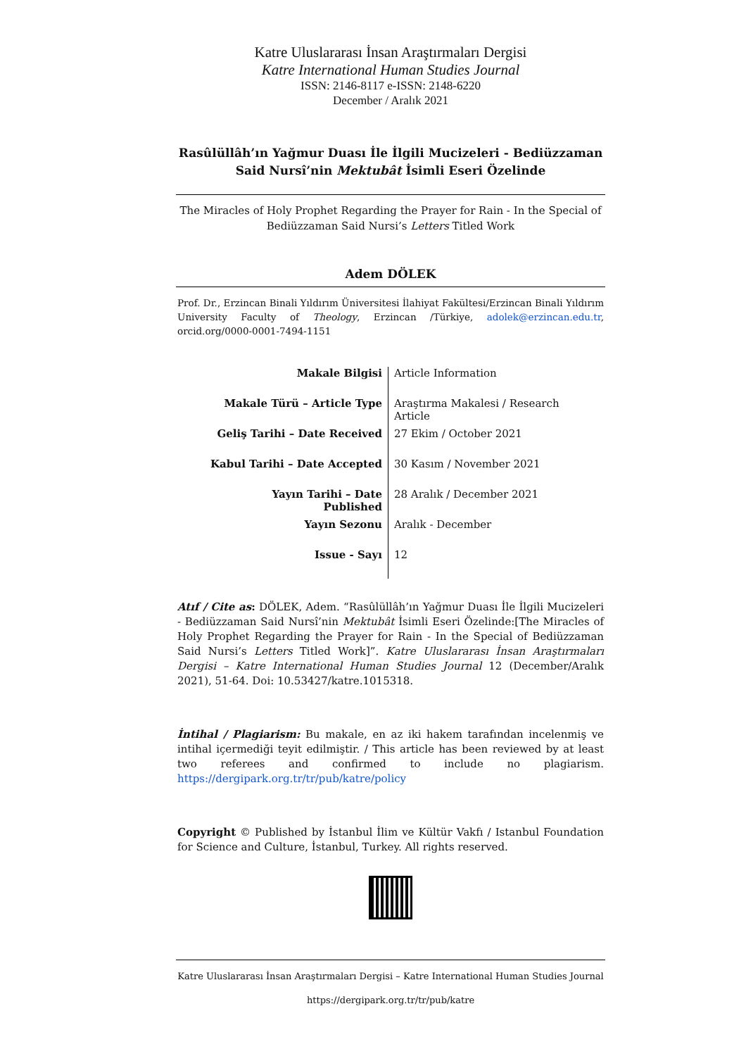Katre Uluslararası İnsan Araştırmaları Dergisi
Katre International Human Studies Journal
ISSN: 2146-8117 e-ISSN: 2148-6220
December / Aralık 2021
Rasûlüllâh’ın Yağmur Duası İle İlgili Mucizeleri - Bediüzzaman Said Nursî’nin Mektubât İsimli Eseri Özelinde
The Miracles of Holy Prophet Regarding the Prayer for Rain - In the Special of Bediüzzaman Said Nursi’s Letters Titled Work
Adem DÖLEK
Prof. Dr., Erzincan Binali Yıldırım Üniversitesi İlahiyat Fakültesi/Erzincan Binali Yıldırım University Faculty of Theology, Erzincan /Türkiye, adolek@erzincan.edu.tr, orcid.org/0000-0001-7494-1151
| Makale Bilgisi | Article Information |
| Makale Türü – Article Type | Araştırma Makalesi / Research Article |
| Geliş Tarihi – Date Received | 27 Ekim / October 2021 |
| Kabul Tarihi – Date Accepted | 30 Kasım / November 2021 |
| Yayın Tarihi – Date Published | 28 Aralık / December 2021 |
| Yayın Sezonu | Aralık - December |
| Issue - Sayı | 12 |
Atıf / Cite as: DÖLEK, Adem. “Rasûlüllâh’ın Yağmur Duası İle İlgili Mucizeleri - Bediüzzaman Said Nursî’nin Mektubât İsimli Eseri Özelinde:[The Miracles of Holy Prophet Regarding the Prayer for Rain - In the Special of Bediüzzaman Said Nursi’s Letters Titled Work]”. Katre Uluslararası İnsan Araştırmaları Dergisi – Katre International Human Studies Journal 12 (December/Aralık 2021), 51-64. Doi: 10.53427/katre.1015318.
İntihal / Plagiarism: Bu makale, en az iki hakem tarafından incelenmiş ve intihal içermediği teyit edilmiştir. / This article has been reviewed by at least two referees and confirmed to include no plagiarism. https://dergipark.org.tr/tr/pub/katre/policy
Copyright © Published by İstanbul İlim ve Kültür Vakfı / Istanbul Foundation for Science and Culture, İstanbul, Turkey. All rights reserved.
Katre Uluslararası İnsan Araştırmaları Dergisi – Katre International Human Studies Journal
https://dergipark.org.tr/tr/pub/katre